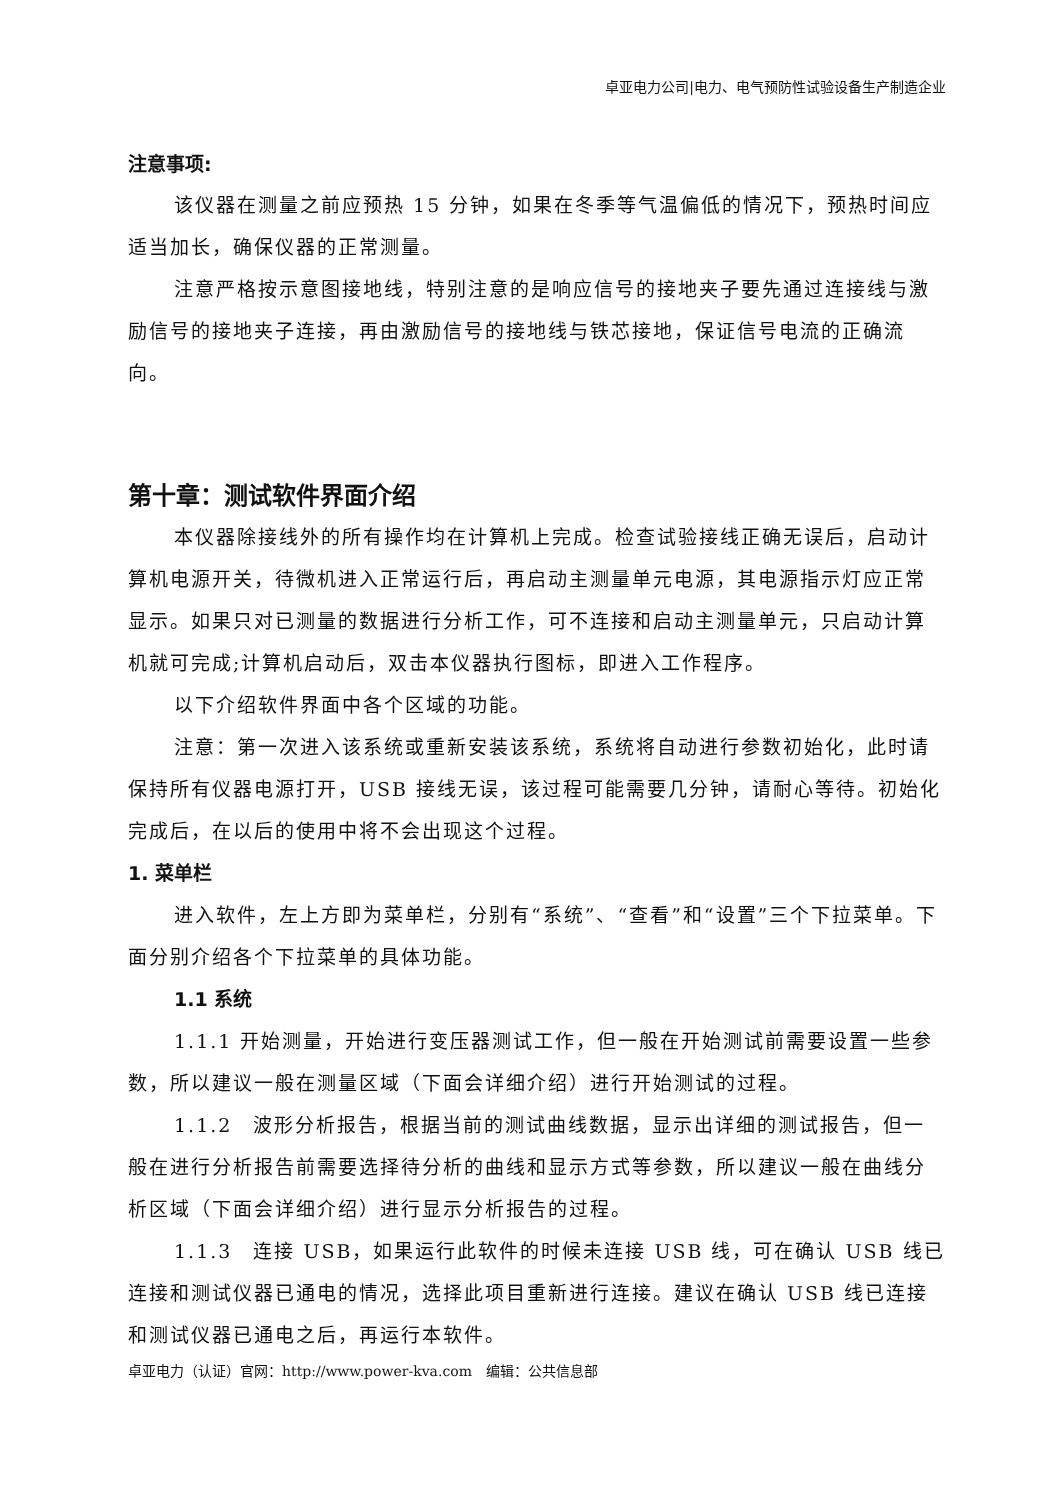卓亚电力公司|电力、电气预防性试验设备生产制造企业
注意事项:
该仪器在测量之前应预热 15 分钟，如果在冬季等气温偏低的情况下，预热时间应适当加长，确保仪器的正常测量。
注意严格按示意图接地线，特别注意的是响应信号的接地夹子要先通过连接线与激励信号的接地夹子连接，再由激励信号的接地线与铁芯接地，保证信号电流的正确流向。
第十章：测试软件界面介绍
本仪器除接线外的所有操作均在计算机上完成。检查试验接线正确无误后，启动计算机电源开关，待微机进入正常运行后，再启动主测量单元电源，其电源指示灯应正常显示。如果只对已测量的数据进行分析工作，可不连接和启动主测量单元，只启动计算机就可完成;计算机启动后，双击本仪器执行图标，即进入工作程序。
以下介绍软件界面中各个区域的功能。
注意：第一次进入该系统或重新安装该系统，系统将自动进行参数初始化，此时请保持所有仪器电源打开，USB 接线无误，该过程可能需要几分钟，请耐心等待。初始化完成后，在以后的使用中将不会出现这个过程。
1. 菜单栏
进入软件，左上方即为菜单栏，分别有“系统”、“查看”和“设置”三个下拉菜单。下面分别介绍各个下拉菜单的具体功能。
1.1 系统
1.1.1 开始测量，开始进行变压器测试工作，但一般在开始测试前需要设置一些参数，所以建议一般在测量区域（下面会详细介绍）进行开始测试的过程。
1.1.2　波形分析报告，根据当前的测试曲线数据，显示出详细的测试报告，但一般在进行分析报告前需要选择待分析的曲线和显示方式等参数，所以建议一般在曲线分析区域（下面会详细介绍）进行显示分析报告的过程。
1.1.3　连接 USB，如果运行此软件的时候未连接 USB 线，可在确认 USB 线已连接和测试仪器已通电的情况，选择此项目重新进行连接。建议在确认 USB 线已连接和测试仪器已通电之后，再运行本软件。
卓亚电力（认证）官网：http://www.power-kva.com　编辑：公共信息部